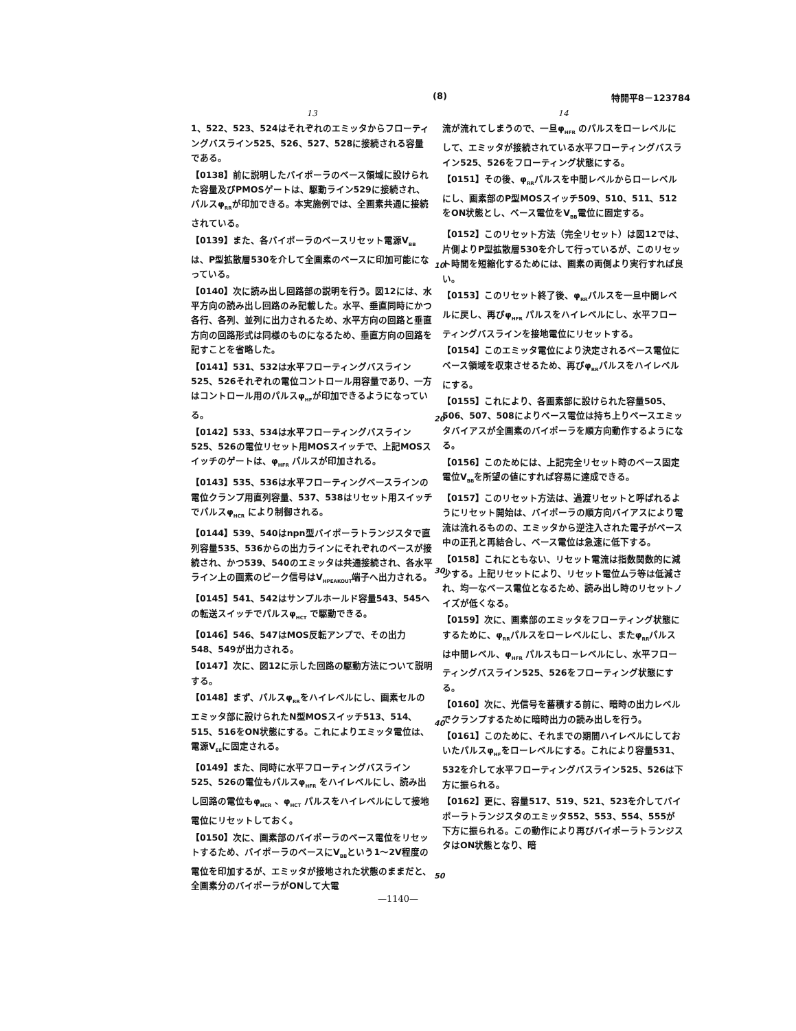(8) 特開平8－123784
13
1、522、523、524はそれぞれのエミッタからフローティングバスライン525、526、527、528に接続される容量である。
【0138】前に説明したバイポーラのベース領域に設けられた容量及びPMOSゲートは、駆動ライン529に接続され、パルスφ<sub>RR</sub>が印加できる。本実施例では、全画素共通に接続されている。
【0139】また、各バイポーラのベースリセット電源V<sub>BB</sub>は、P型拡散層530を介して全画素のベースに印加可能になっている。
【0140】次に読み出し回路部の説明を行う。図12には、水平方向の読み出し回路のみ記載した。水平、垂直同時にかつ各行、各列、並列に出力されるため、水平方向の回路と垂直方向の回路形式は同様のものになるため、垂直方向の回路を記すことを省略した。
【0141】531、532は水平フローティングバスライン525、526それぞれの電位コントロール用容量であり、一方はコントロール用のパルスφ<sub>HF</sub>が印加できるようになっている。
【0142】533、534は水平フローティングバスライン525、526の電位リセット用MOSスイッチで、上記MOSスイッチのゲートは、φ<sub>HFR</sub> パルスが印加される。
【0143】535、536は水平フローティングベースラインの電位クランプ用直列容量、537、538はリセット用スイッチでパルスφ<sub>HCR</sub> により制御される。
【0144】539、540はnpn型バイポーラトランジスタで直列容量535、536からの出力ラインにそれぞれのベースが接続され、かつ539、540のエミッタは共通接続され、各水平ライン上の画素のピーク信号はV<sub>HPEAKOUT</sub>端子へ出力される。
【0145】541、542はサンプルホールド容量543、545への転送スイッチでパルスφ<sub>HCT</sub> で駆動できる。
【0146】546、547はMOS反転アンプで、その出力548、549が出力される。
【0147】次に、図12に示した回路の駆動方法について説明する。
【0148】まず、パルスφ<sub>RR</sub>をハイレベルにし、画素セルのエミッタ部に設けられたN型MOSスイッチ513、514、515、516をON状態にする。これによりエミッタ電位は、電源V<sub>EE</sub>に固定される。
【0149】また、同時に水平フローティングバスライン525、526の電位もパルスφ<sub>HFR</sub> をハイレベルにし、読み出し回路の電位もφ<sub>HCR</sub> 、φ<sub>HCT</sub> パルスをハイレベルにして接地電位にリセットしておく。
【0150】次に、画素部のバイポーラのベース電位をリセットするため、バイポーラのベースにV<sub>BB</sub>という1～2V程度の電位を印加するが、エミッタが接地された状態のままだと、全画素分のバイポーラがONして大電
14
流が流れてしまうので、一旦φ<sub>HFR</sub> のパルスをローレベルにして、エミッタが接続されている水平フローティングバスライン525、526をフローティング状態にする。
【0151】その後、φ<sub>RR</sub>パルスを中間レベルからローレベルにし、画素部のP型MOSスイッチ509、510、511、512をON状態とし、ベース電位をV<sub>BB</sub>電位に固定する。
【0152】このリセット方法（完全リセット）は図12では、片側よりP型拡散層530を介して行っているが、このリセット時間を短縮化するためには、画素の両側より実行すれば良い。
【0153】このリセット終了後、φ<sub>RR</sub>パルスを一旦中間レベルに戻し、再びφ<sub>HFR</sub> パルスをハイレベルにし、水平フローティングバスラインを接地電位にリセットする。
【0154】このエミッタ電位により決定されるベース電位にベース領域を収束させるため、再びφ<sub>RR</sub>パルスをハイレベルにする。
【0155】これにより、各画素部に設けられた容量505、506、507、508によりベース電位は持ち上りベースエミッタバイアスが全画素のバイポーラを順方向動作するようになる。
【0156】このためには、上記完全リセット時のベース固定電位V<sub>BB</sub>を所望の値にすれば容易に達成できる。
【0157】このリセット方法は、過渡リセットと呼ばれるようにリセット開始は、バイポーラの順方向バイアスにより電流は流れるものの、エミッタから逆注入された電子がベース中の正孔と再結合し、ベース電位は急速に低下する。
【0158】これにともない、リセット電流は指数関数的に減少する。上記リセットにより、リセット電位ムラ等は低減され、均一なベース電位となるため、読み出し時のリセットノイズが低くなる。
【0159】次に、画素部のエミッタをフローティング状態にするために、φ<sub>RR</sub>パルスをローレベルにし、またφ<sub>RR</sub>パルスは中間レベル、φ<sub>HFR</sub> パルスもローレベルにし、水平フローティングバスライン525、526をフローティング状態にする。
【0160】次に、光信号を蓄積する前に、暗時の出力レベルでクランプするために暗時出力の読み出しを行う。
【0161】このために、それまでの期間ハイレベルにしておいたパルスφ<sub>HF</sub>をローレベルにする。これにより容量531、532を介して水平フローティングバスライン525、526は下方に振られる。
【0162】更に、容量517、519、521、523を介してバイポーラトランジスタのエミッタ552、553、554、555が下方に振られる。この動作により再びバイポーラトランジスタはON状態となり、暗
10
20
30
40
50
—1140—